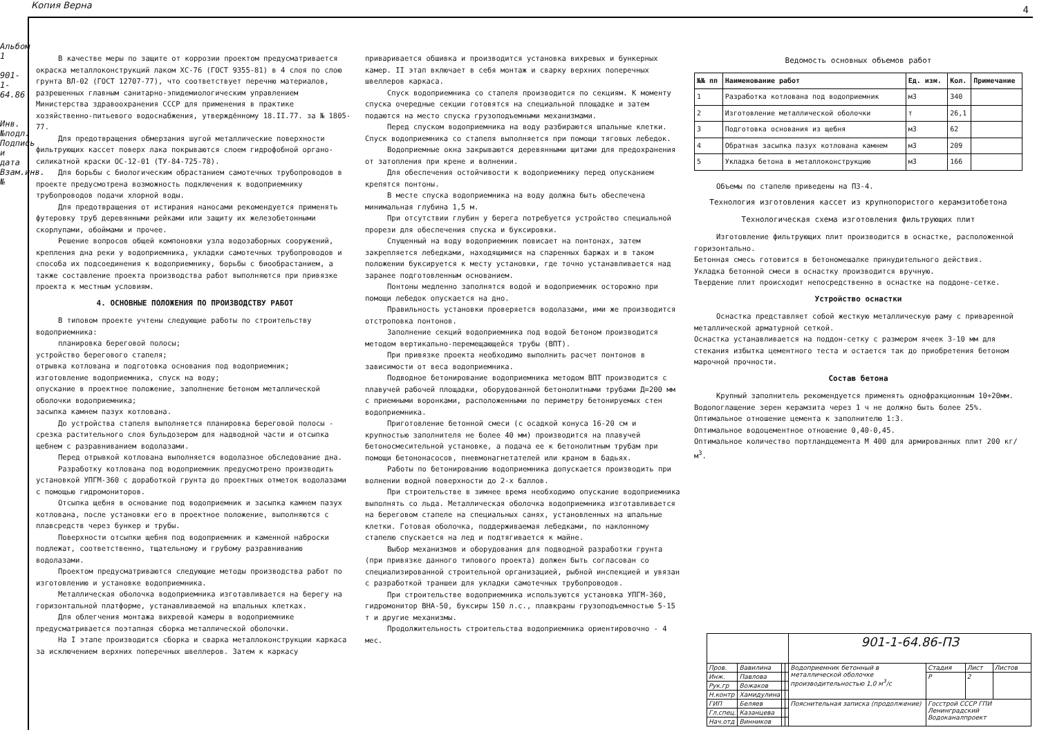Копия Верна
4
Альбом 1
901-1-64.86
Инв.№подл. Подпись и дата Взам.инв.№
В качестве меры по защите от коррозии проектом предусматривается окраска металлоконструкций лаком ХС-76 (ГОСТ 9355-81) в 4 слоя по слою грунта ВЛ-02 (ГОСТ 12707-77), что соответствует перечню материалов, разрешенных главным санитарно-эпидемиологическим управлением Министерства здравоохранения СССР для применения в практике хозяйственно-питьевого водоснабжения, утверждённому 18.II.77. за № 1805-77.
Для предотвращения обмерзания шугой металлические поверхности фильтрующих кассет поверх лака покрываются слоем гидрофобной органо-силикатной краски ОС-12-01 (ТУ-84-725-78).
Для борьбы с биологическим обрастанием самотечных трубопроводов в проекте предусмотрена возможность подключения к водоприемнику трубопроводов подачи хлорной воды.
Для предотвращения от истирания наносами рекомендуется применять футеровку труб деревянными рейками или защиту их железобетонными скорлупами, обоймами и прочее.
Решение вопросов общей компоновки узла водозаборных сооружений, крепления дна реки у водоприемника, укладки самотечных трубопроводов и способа их подсоединения к водоприемнику, борьбы с биообрастанием, а также составление проекта производства работ выполняются при привязке проекта к местным условиям.
4. ОСНОВНЫЕ ПОЛОЖЕНИЯ ПО ПРОИЗВОДСТВУ РАБОТ
В типовом проекте учтены следующие работы по строительству водоприемника:
планировка береговой полосы;
устройство берегового стапеля;
отрывка котлована и подготовка основания под водоприемник;
изготовление водоприемника, спуск на воду;
опускание в проектное положение, заполнение бетоном металлической оболочки водоприемника;
засыпка камнем пазух котлована.
До устройства стапеля выполняется планировка береговой полосы - срезка растительного слоя бульдозером для надводной части и отсыпка щебнем с разравниванием водолазами.
Перед отрывкой котлована выполняется водолазное обследование дна.
Разработку котлована под водоприемник предусмотрено производить установкой УПГМ-360 с доработкой грунта до проектных отметок водолазами с помощью гидромониторов.
Отсыпка щебня в основание под водоприемник и засыпка камнем пазух котлована, после установки его в проектное положение, выполняются с плавсредств через бункер и трубы.
Поверхности отсыпки щебня под водоприемник и каменной наброски подлежат, соответственно, тщательному и грубому разравниванию водолазами.
Проектом предусматриваются следующие методы производства работ по изготовлению и установке водоприемника.
Металлическая оболочка водоприемника изготавливается на берегу на горизонтальной платформе, устанавливаемой на шпальных клетках.
Для облегчения монтажа вихревой камеры в водоприемнике предусматривается поэтапная сборка металлической оболочки.
На I этапе производится сборка и сварка металлоконструкции каркаса за исключением верхних поперечных швеллеров. Затем к каркасу
приваривается обшивка и производится установка вихревых и бункерных камер. II этап включает в себя монтаж и сварку верхних поперечных швеллеров каркаса.
Спуск водоприемника со стапеля производится по секциям. К моменту спуска очередные секции готовятся на специальной площадке и затем подаются на место спуска грузоподъемными механизмами.
Перед спуском водоприемника на воду разбираются шпальные клетки. Спуск водоприемника со стапеля выполняется при помощи тяговых лебедок.
Водоприемные окна закрываются деревянными щитами для предохранения от затопления при крене и волнении.
Для обеспечения остойчивости к водоприемнику перед опусканием крепятся понтоны.
В месте спуска водоприемника на воду должна быть обеспечена минимальная глубина 1,5 м.
При отсутствии глубин у берега потребуется устройство специальной прорези для обеспечения спуска и буксировки.
Спущенный на воду водоприемник повисает на понтонах, затем закрепляется лебедками, находящимися на спаренных баржах и в таком положении буксируется к месту установки, где точно устанавливается над заранее подготовленным основанием.
Понтоны медленно заполнятся водой и водоприемник осторожно при помощи лебедок опускается на дно.
Правильность установки проверяется водолазами, ими же производится отстроповка понтонов.
Заполнение секций водоприемника под водой бетоном производится методом вертикально-перемещающейся трубы (ВПТ).
При привязке проекта необходимо выполнить расчет понтонов в зависимости от веса водоприемника.
Подводное бетонирование водоприемника методом ВПТ производится с плавучей рабочей площадки, оборудованной бетонолитными трубами Д=200 мм с приемными воронками, расположенными по периметру бетонируемых стен водоприемника.
Приготовление бетонной смеси (с осадкой конуса 16-20 см и крупностью заполнителя не более 40 мм) производится на плавучей бетоносмесительной установке, а подача ее к бетонолитным трубам при помощи бетононасосов, пневмонагнетателей или краном в бадьях.
Работы по бетонированию водоприемника допускается производить при волнении водной поверхности до 2-х баллов.
При строительстве в зимнее время необходимо опускание водоприемника выполнять со льда. Металлическая оболочка водоприемника изготавливается на береговом стапеле на специальных санях, установленных на шпальные клетки. Готовая оболочка, поддерживаемая лебедками, по наклонному стапелю спускается на лед и подтягивается к майне.
Выбор механизмов и оборудования для подводной разработки грунта (при привязке данного типового проекта) должен быть согласован со специализированной строительной организацией, рыбной инспекцией и увязан с разработкой траншеи для укладки самотечных трубопроводов.
При строительстве водоприемника используются установка УПГМ-360, гидромонитор ВНА-50, буксиры 150 л.с., плавкраны грузоподъемностью 5-15 т и другие механизмы.
Продолжительность строительства водоприемника ориентировочно - 4 мес.
Ведомость основных объемов работ
| №№ пп | Наименование работ | Ед. изм. | Кол. | Примечание |
| --- | --- | --- | --- | --- |
| 1 | Разработка котлована под водоприемник | м3 | 340 | |
| 2 | Изготовление металлической оболочки | т | 26,1 | |
| 3 | Подготовка основания из щебня | м3 | 62 | |
| 4 | Обратная засыпка пазух котлована камнем | м3 | 209 | |
| 5 | Укладка бетона в металлоконструкцию | м3 | 166 | |
Объемы по стапелю приведены на ПЗ-4.
Технология изготовления кассет из крупнопористого керамзитобетона
Технологическая схема изготовления фильтрующих плит
Изготовление фильтрующих плит производится в оснастке, расположенной горизонтально.
Бетонная смесь готовится в бетономешалке принудительного действия.
Укладка бетонной смеси в оснастку производится вручную.
Твердение плит происходит непосредственно в оснастке на поддоне-сетке.
Устройство оснастки
Оснастка представляет собой жесткую металлическую раму с приваренной металлической арматурной сеткой.
Оснастка устанавливается на поддон-сетку с размером ячеек 3-10 мм для стекания избытка цементного теста и остается так до приобретения бетоном марочной прочности.
Состав бетона
Крупный заполнитель рекомендуется применять однофракционным 10÷20мм.
Водопоглащение зерен керамзита через 1 ч не должно быть более 25%.
Оптимальное отношение цемента к заполнителю 1:3.
Оптимальное водоцементное отношение 0,40-0,45.
Оптимальное количество портландцемента М 400 для армированных плит 200 кг/м<sup>3</sup>.
| | | | | 901-1-64.86-ПЗ | | | |
| Пров. | Вавилина | | | Водоприемник бетонный в металлической оболочке производительностью 1,0 м<sup>3</sup>/с | Стадия | Лист | Листов |
| Инж. | Павлова | | | | Р | 2 | |
| Рук.гр | Вожаков | | | | | | |
| Н.контр | Хамидулина | | | | | | |
| ГИП | Беляев | | | Пояснительная записка (продолжение) | Госстрой СССР ГПИ Ленинградский Водоканалпроект | | |
| Гл.спец. | Казанцева | | | | | | |
| Нач.отд | Винников | | | | | | |